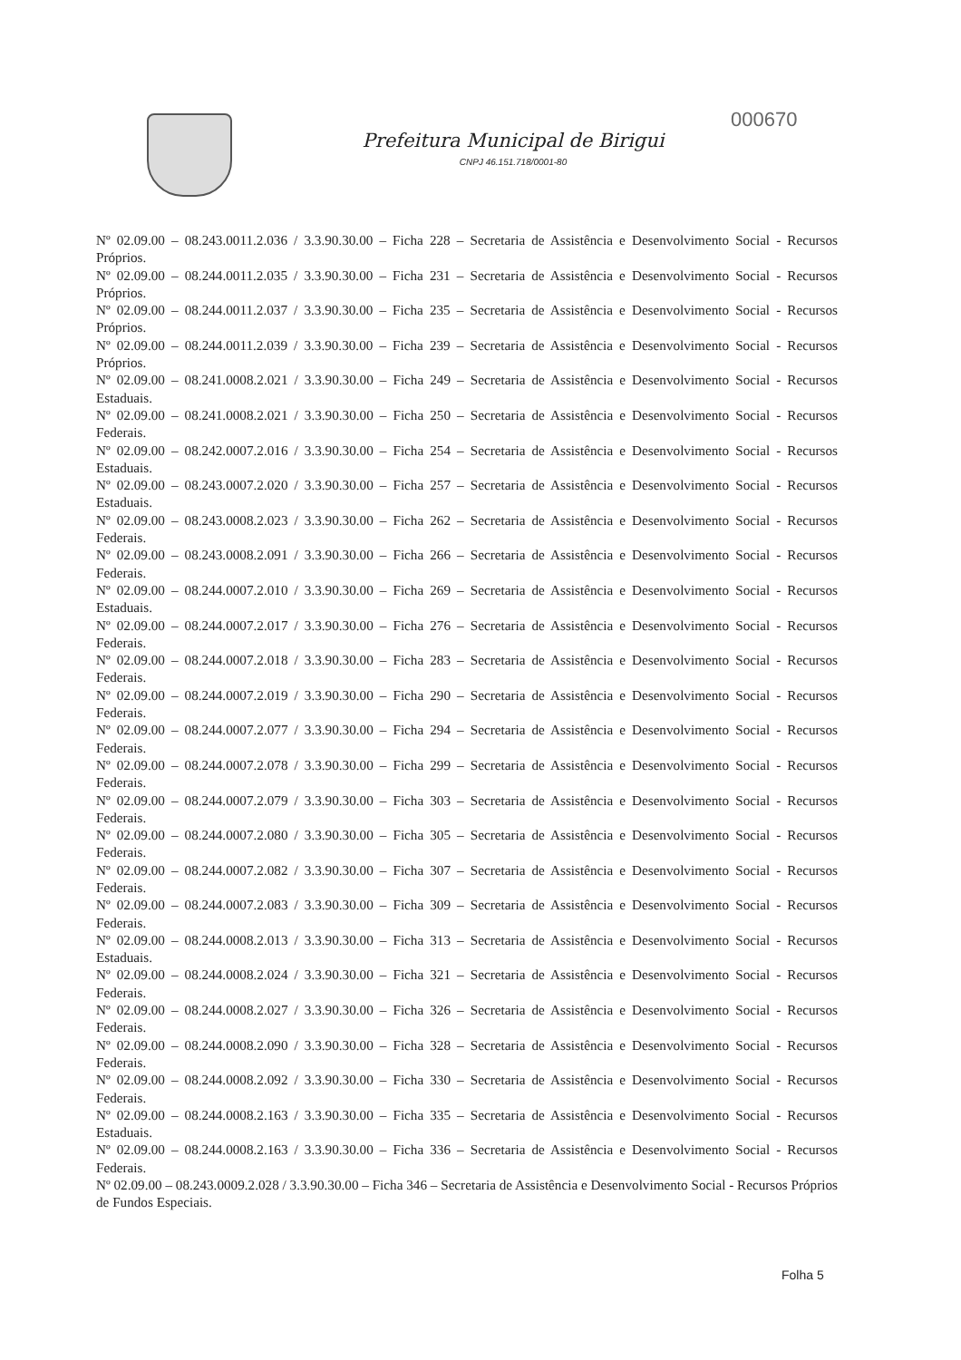Prefeitura Municipal de Birigui
CNPJ 46.151.718/0001-80
000670
Nº 02.09.00 – 08.243.0011.2.036 / 3.3.90.30.00 – Ficha 228 – Secretaria de Assistência e Desenvolvimento Social - Recursos Próprios.
Nº 02.09.00 – 08.244.0011.2.035 / 3.3.90.30.00 – Ficha 231 – Secretaria de Assistência e Desenvolvimento Social - Recursos Próprios.
Nº 02.09.00 – 08.244.0011.2.037 / 3.3.90.30.00 – Ficha 235 – Secretaria de Assistência e Desenvolvimento Social - Recursos Próprios.
Nº 02.09.00 – 08.244.0011.2.039 / 3.3.90.30.00 – Ficha 239 – Secretaria de Assistência e Desenvolvimento Social - Recursos Próprios.
Nº 02.09.00 – 08.241.0008.2.021 / 3.3.90.30.00 – Ficha 249 – Secretaria de Assistência e Desenvolvimento Social - Recursos Estaduais.
Nº 02.09.00 – 08.241.0008.2.021 / 3.3.90.30.00 – Ficha 250 – Secretaria de Assistência e Desenvolvimento Social - Recursos Federais.
Nº 02.09.00 – 08.242.0007.2.016 / 3.3.90.30.00 – Ficha 254 – Secretaria de Assistência e Desenvolvimento Social - Recursos Estaduais.
Nº 02.09.00 – 08.243.0007.2.020 / 3.3.90.30.00 – Ficha 257 – Secretaria de Assistência e Desenvolvimento Social - Recursos Estaduais.
Nº 02.09.00 – 08.243.0008.2.023 / 3.3.90.30.00 – Ficha 262 – Secretaria de Assistência e Desenvolvimento Social - Recursos Federais.
Nº 02.09.00 – 08.243.0008.2.091 / 3.3.90.30.00 – Ficha 266 – Secretaria de Assistência e Desenvolvimento Social - Recursos Federais.
Nº 02.09.00 – 08.244.0007.2.010 / 3.3.90.30.00 – Ficha 269 – Secretaria de Assistência e Desenvolvimento Social - Recursos Estaduais.
Nº 02.09.00 – 08.244.0007.2.017 / 3.3.90.30.00 – Ficha 276 – Secretaria de Assistência e Desenvolvimento Social - Recursos Federais.
Nº 02.09.00 – 08.244.0007.2.018 / 3.3.90.30.00 – Ficha 283 – Secretaria de Assistência e Desenvolvimento Social - Recursos Federais.
Nº 02.09.00 – 08.244.0007.2.019 / 3.3.90.30.00 – Ficha 290 – Secretaria de Assistência e Desenvolvimento Social - Recursos Federais.
Nº 02.09.00 – 08.244.0007.2.077 / 3.3.90.30.00 – Ficha 294 – Secretaria de Assistência e Desenvolvimento Social - Recursos Federais.
Nº 02.09.00 – 08.244.0007.2.078 / 3.3.90.30.00 – Ficha 299 – Secretaria de Assistência e Desenvolvimento Social - Recursos Federais.
Nº 02.09.00 – 08.244.0007.2.079 / 3.3.90.30.00 – Ficha 303 – Secretaria de Assistência e Desenvolvimento Social - Recursos Federais.
Nº 02.09.00 – 08.244.0007.2.080 / 3.3.90.30.00 – Ficha 305 – Secretaria de Assistência e Desenvolvimento Social - Recursos Federais.
Nº 02.09.00 – 08.244.0007.2.082 / 3.3.90.30.00 – Ficha 307 – Secretaria de Assistência e Desenvolvimento Social - Recursos Federais.
Nº 02.09.00 – 08.244.0007.2.083 / 3.3.90.30.00 – Ficha 309 – Secretaria de Assistência e Desenvolvimento Social - Recursos Federais.
Nº 02.09.00 – 08.244.0008.2.013 / 3.3.90.30.00 – Ficha 313 – Secretaria de Assistência e Desenvolvimento Social - Recursos Estaduais.
Nº 02.09.00 – 08.244.0008.2.024 / 3.3.90.30.00 – Ficha 321 – Secretaria de Assistência e Desenvolvimento Social - Recursos Federais.
Nº 02.09.00 – 08.244.0008.2.027 / 3.3.90.30.00 – Ficha 326 – Secretaria de Assistência e Desenvolvimento Social - Recursos Federais.
Nº 02.09.00 – 08.244.0008.2.090 / 3.3.90.30.00 – Ficha 328 – Secretaria de Assistência e Desenvolvimento Social - Recursos Federais.
Nº 02.09.00 – 08.244.0008.2.092 / 3.3.90.30.00 – Ficha 330 – Secretaria de Assistência e Desenvolvimento Social - Recursos Federais.
Nº 02.09.00 – 08.244.0008.2.163 / 3.3.90.30.00 – Ficha 335 – Secretaria de Assistência e Desenvolvimento Social - Recursos Estaduais.
Nº 02.09.00 – 08.244.0008.2.163 / 3.3.90.30.00 – Ficha 336 – Secretaria de Assistência e Desenvolvimento Social - Recursos Federais.
Nº 02.09.00 – 08.243.0009.2.028 / 3.3.90.30.00 – Ficha 346 – Secretaria de Assistência e Desenvolvimento Social - Recursos Próprios de Fundos Especiais.
Folha 5